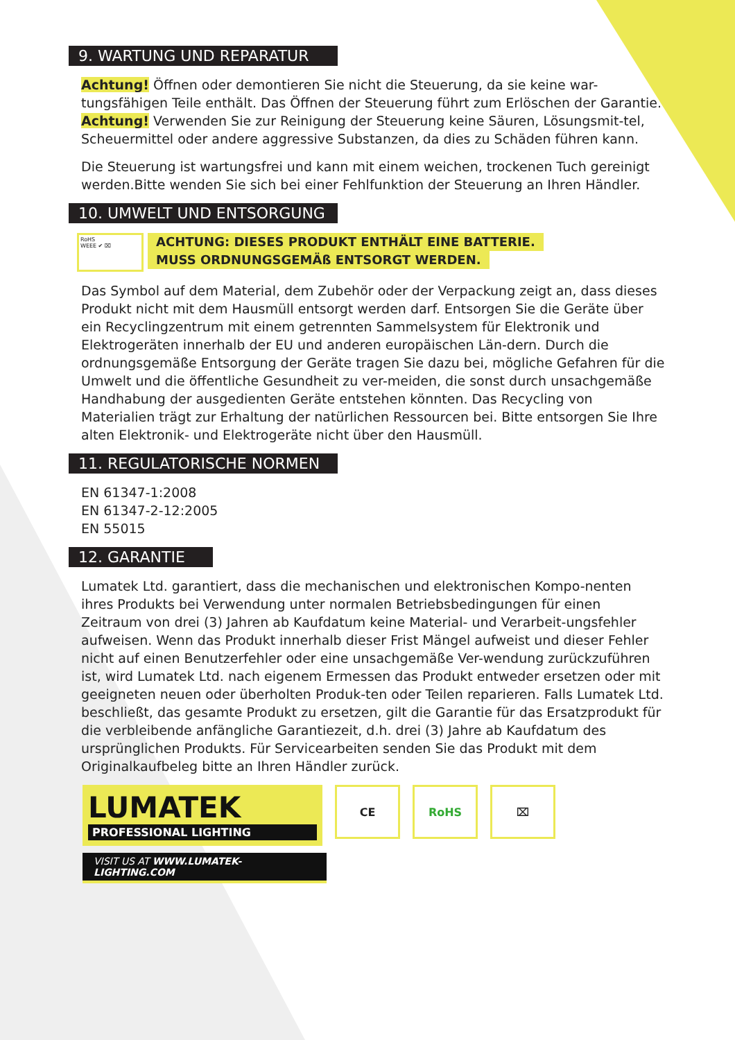9. WARTUNG UND REPARATUR
Achtung! Öffnen oder demontieren Sie nicht die Steuerung, da sie keine war-tungsfähigen Teile enthält. Das Öffnen der Steuerung führt zum Erlöschen der Garantie.
Achtung! Verwenden Sie zur Reinigung der Steuerung keine Säuren, Lösungsmit-tel, Scheuermittel oder andere aggressive Substanzen, da dies zu Schäden führen kann.
Die Steuerung ist wartungsfrei und kann mit einem weichen, trockenen Tuch gereinigt werden.Bitte wenden Sie sich bei einer Fehlfunktion der Steuerung an Ihren Händler.
10. UMWELT UND ENTSORGUNG
RoHS
WEEE ✔ ⌧
ACHTUNG: DIESES PRODUKT ENTHÄLT EINE BATTERIE.
MUSS ORDNUNGSGEMÄß ENTSORGT WERDEN.
Das Symbol auf dem Material, dem Zubehör oder der Verpackung zeigt an, dass dieses Produkt nicht mit dem Hausmüll entsorgt werden darf. Entsorgen Sie die Geräte über ein Recyclingzentrum mit einem getrennten Sammelsystem für Elektronik und Elektrogeräten innerhalb der EU und anderen europäischen Län-dern. Durch die ordnungsgemäße Entsorgung der Geräte tragen Sie dazu bei, mögliche Gefahren für die Umwelt und die öffentliche Gesundheit zu ver-meiden, die sonst durch unsachgemäße Handhabung der ausgedienten Geräte entstehen könnten. Das Recycling von Materialien trägt zur Erhaltung der natürlichen Ressourcen bei. Bitte entsorgen Sie Ihre alten Elektronik- und Elektrogeräte nicht über den Hausmüll.
11. REGULATORISCHE NORMEN
EN 61347-1:2008
EN 61347-2-12:2005
EN 55015
12. GARANTIE
Lumatek Ltd. garantiert, dass die mechanischen und elektronischen Kompo-nenten ihres Produkts bei Verwendung unter normalen Betriebsbedingungen für einen Zeitraum von drei (3) Jahren ab Kaufdatum keine Material- und Verarbeit-ungsfehler aufweisen. Wenn das Produkt innerhalb dieser Frist Mängel aufweist und dieser Fehler nicht auf einen Benutzerfehler oder eine unsachgemäße Ver-wendung zurückzuführen ist, wird Lumatek Ltd. nach eigenem Ermessen das Produkt entweder ersetzen oder mit geeigneten neuen oder überholten Produk-ten oder Teilen reparieren. Falls Lumatek Ltd. beschließt, das gesamte Produkt zu ersetzen, gilt die Garantie für das Ersatzprodukt für die verbleibende anfängliche Garantiezeit, d.h. drei (3) Jahre ab Kaufdatum des ursprünglichen Produkts. Für Servicearbeiten senden Sie das Produkt mit dem Originalkaufbeleg bitte an Ihren Händler zurück.
LUMATEK
PROFESSIONAL LIGHTING
CE RoHS ⌧
VISIT US AT WWW.LUMATEK-LIGHTING.COM